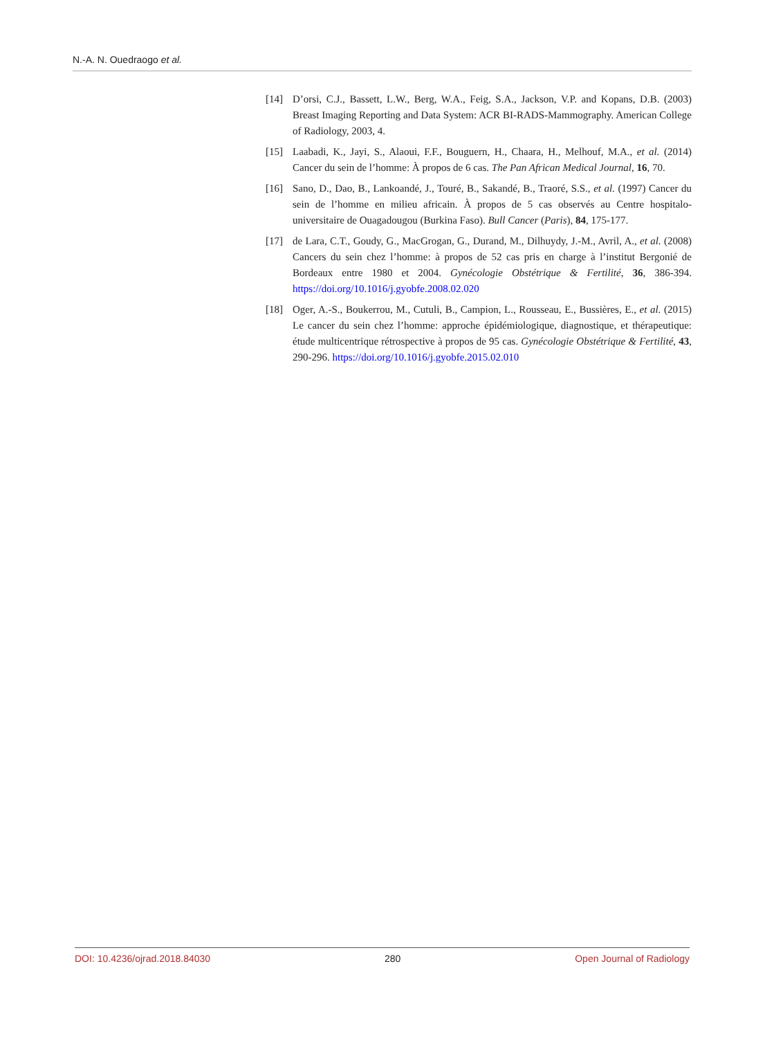N.-A. N. Ouedraogo et al.
[14] D’orsi, C.J., Bassett, L.W., Berg, W.A., Feig, S.A., Jackson, V.P. and Kopans, D.B. (2003) Breast Imaging Reporting and Data System: ACR BI-RADS-Mammography. American College of Radiology, 2003, 4.
[15] Laabadi, K., Jayi, S., Alaoui, F.F., Bouguern, H., Chaara, H., Melhouf, M.A., et al. (2014) Cancer du sein de l’homme: À propos de 6 cas. The Pan African Medical Journal, 16, 70.
[16] Sano, D., Dao, B., Lankoandé, J., Touré, B., Sakandé, B., Traoré, S.S., et al. (1997) Cancer du sein de l’homme en milieu africain. À propos de 5 cas observés au Centre hospitalo-universitaire de Ouagadougou (Burkina Faso). Bull Cancer (Paris), 84, 175-177.
[17] de Lara, C.T., Goudy, G., MacGrogan, G., Durand, M., Dilhuydy, J.-M., Avril, A., et al. (2008) Cancers du sein chez l’homme: à propos de 52 cas pris en charge à l’institut Bergonié de Bordeaux entre 1980 et 2004. Gynécologie Obstétrique & Fertilité, 36, 386-394. https://doi.org/10.1016/j.gyobfe.2008.02.020
[18] Oger, A.-S., Boukerrou, M., Cutuli, B., Campion, L., Rousseau, E., Bussières, E., et al. (2015) Le cancer du sein chez l’homme: approche épidémiologique, diagnostique, et thérapeutique: étude multicentrique rétrospective à propos de 95 cas. Gynécologie Obstétrique & Fertilité, 43, 290-296. https://doi.org/10.1016/j.gyobfe.2015.02.010
DOI: 10.4236/ojrad.2018.84030 280 Open Journal of Radiology